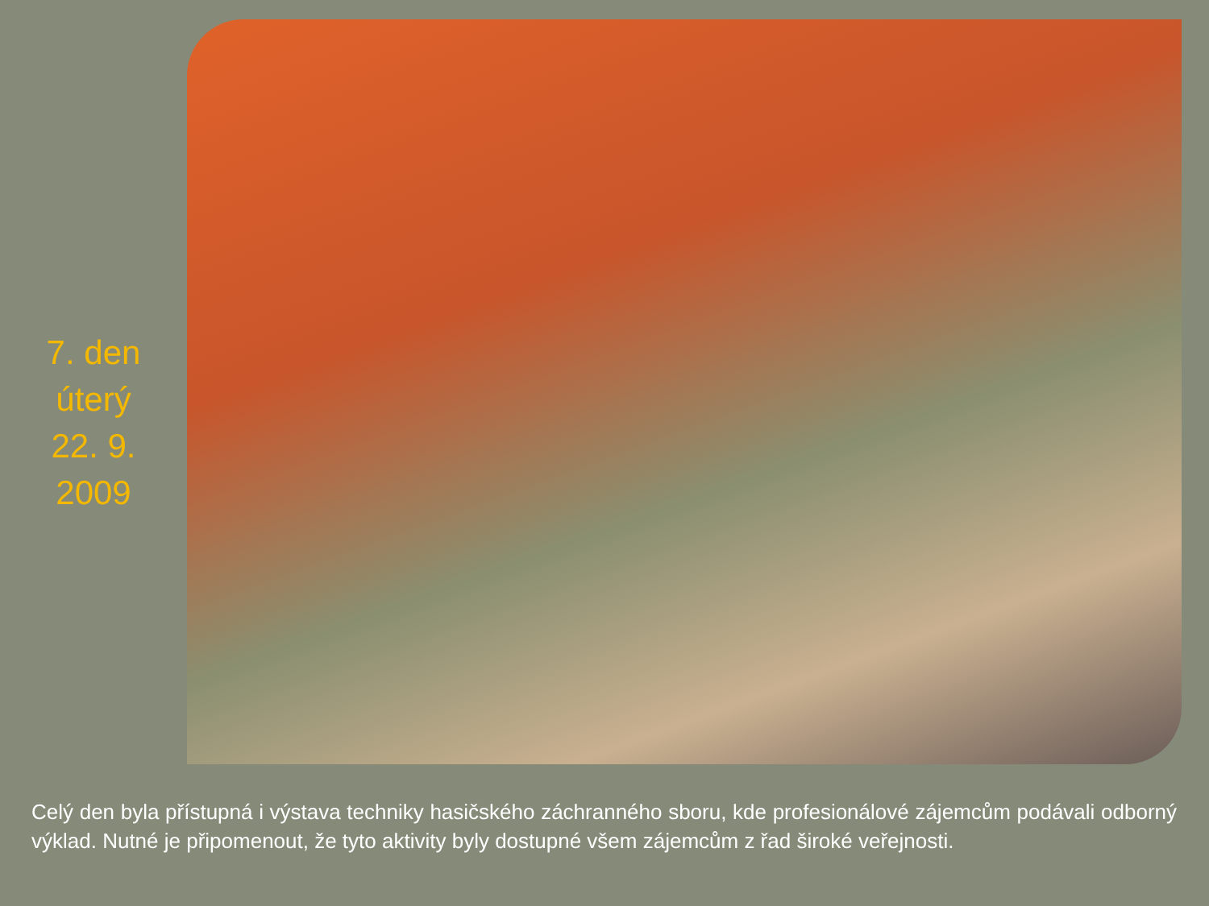7. den
úterý
22. 9.
2009
Celý den byla přístupná i výstava techniky hasičského záchranného sboru, kde profesionálové zájemcům podávali odborný výklad. Nutné je připomenout, že tyto aktivity byly dostupné všem zájemcům z řad široké veřejnosti.